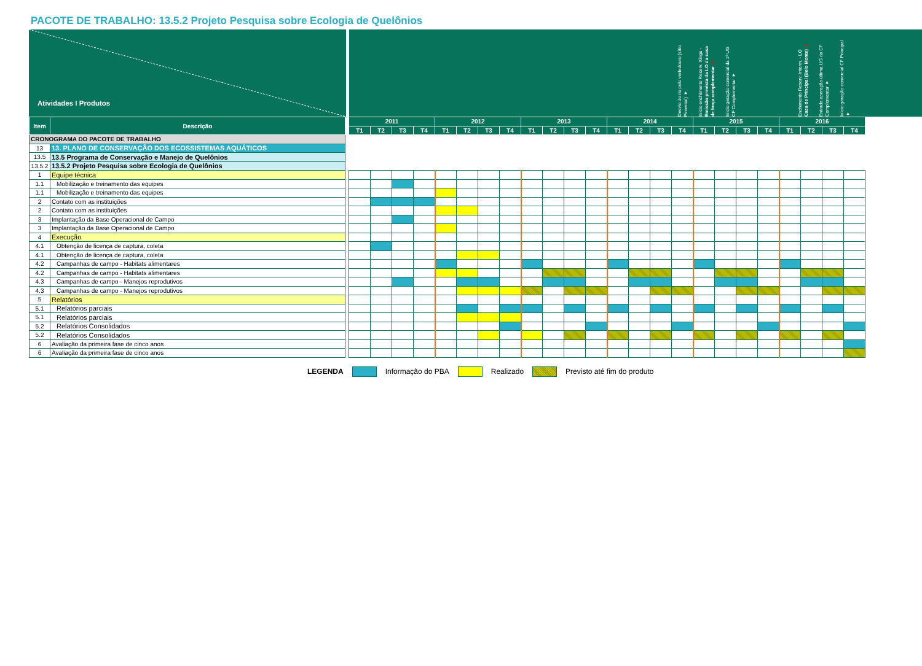PACOTE DE TRABALHO: 13.5.2 Projeto Pesquisa sobre Ecologia de Quelônios
Atividades I Produtos
Desvio do rio pelo vertedouro (sítio Pimental) ▼
Início enchimento Reserv. Xingu - Emissão prevista da LO da casa de força complementar ▼
Início geração comercial da 1ª UG CF Complementar ▼
Enchimento Reserv. Interm. - LO Casa de Principal (Belo Monte) ▼
Entrada operação última UG da CF Complementar ▼
Início geração comercial CF Principal ▼
| Item | Descrição | | 2011 | | | | 2012 | | | | 2013 | | | | 2014 | | | | 2015 | | | | 2016 | | | |
| | | | T1 | T2 | T3 | T4 | T1 | T2 | T3 | T4 | T1 | T2 | T3 | T4 | T1 | T2 | T3 | T4 | T1 | T2 | T3 | T4 | T1 | T2 | T3 | T4 |
| CRONOGRAMA DO PACOTE DE TRABALHO | | | | | | | | | | | | | | | | | | | | | | | | | | |
| 13 | 13. PLANO DE CONSERVAÇÃO DOS ECOSSISTEMAS AQUÁTICOS | | | | | | | | | | | | | | | | | | | | | | | | | |
| 13.5 | 13.5 Programa de Conservação e Manejo de Quelônios | | | | | | | | | | | | | | | | | | | | | | | | | |
| 13.5.2 | 13.5.2 Projeto Pesquisa sobre Ecologia de Quelônios | | | | | | | | | | | | | | | | | | | | | | | | | |
| 1 | Equipe técnica | | | | | | | | | | | | | | | | | | | | | | | | | |
| 1.1 | Mobilização e treinamento das equipes | | | | | | | | | | | | | | | | | | | | | | | | | |
| 1.1 | Mobilização e treinamento das equipes | | | | | | | | | | | | | | | | | | | | | | | | | |
| 2 | Contato com as instituições | | | | | | | | | | | | | | | | | | | | | | | | | |
| 2 | Contato com as instituições | | | | | | | | | | | | | | | | | | | | | | | | | |
| 3 | Implantação da Base Operacional de Campo | | | | | | | | | | | | | | | | | | | | | | | | | |
| 3 | Implantação da Base Operacional de Campo | | | | | | | | | | | | | | | | | | | | | | | | | |
| 4 | Execução | | | | | | | | | | | | | | | | | | | | | | | | | |
| 4.1 | Obtenção de licença de captura, coleta | | | | | | | | | | | | | | | | | | | | | | | | | |
| 4.1 | Obtenção de licença de captura, coleta | | | | | | | | | | | | | | | | | | | | | | | | | |
| 4.2 | Campanhas de campo - Habitats alimentares | | | | | | | | | | | | | | | | | | | | | | | | | |
| 4.2 | Campanhas de campo - Habitats alimentares | | | | | | | | | | | | | | | | | | | | | | | | | |
| 4.3 | Campanhas de campo - Manejos reprodutivos | | | | | | | | | | | | | | | | | | | | | | | | | |
| 4.3 | Campanhas de campo - Manejos reprodutivos | | | | | | | | | | | | | | | | | | | | | | | | | |
| 5 | Relatórios | | | | | | | | | | | | | | | | | | | | | | | | | |
| 5.1 | Relatórios parciais | | | | | | | | | | | | | | | | | | | | | | | | | |
| 5.1 | Relatórios parciais | | | | | | | | | | | | | | | | | | | | | | | | | |
| 5.2 | Relatórios Consolidados | | | | | | | | | | | | | | | | | | | | | | | | | |
| 5.2 | Relatórios Consolidados | | | | | | | | | | | | | | | | | | | | | | | | | |
| 6 | Avaliação da primeira fase de cinco anos | | | | | | | | | | | | | | | | | | | | | | | | | |
| 6 | Avaliação da primeira fase de cinco anos | | | | | | | | | | | | | | | | | | | | | | | | | |
LEGENDA Informação do PBA Realizado Previsto até fim do produto